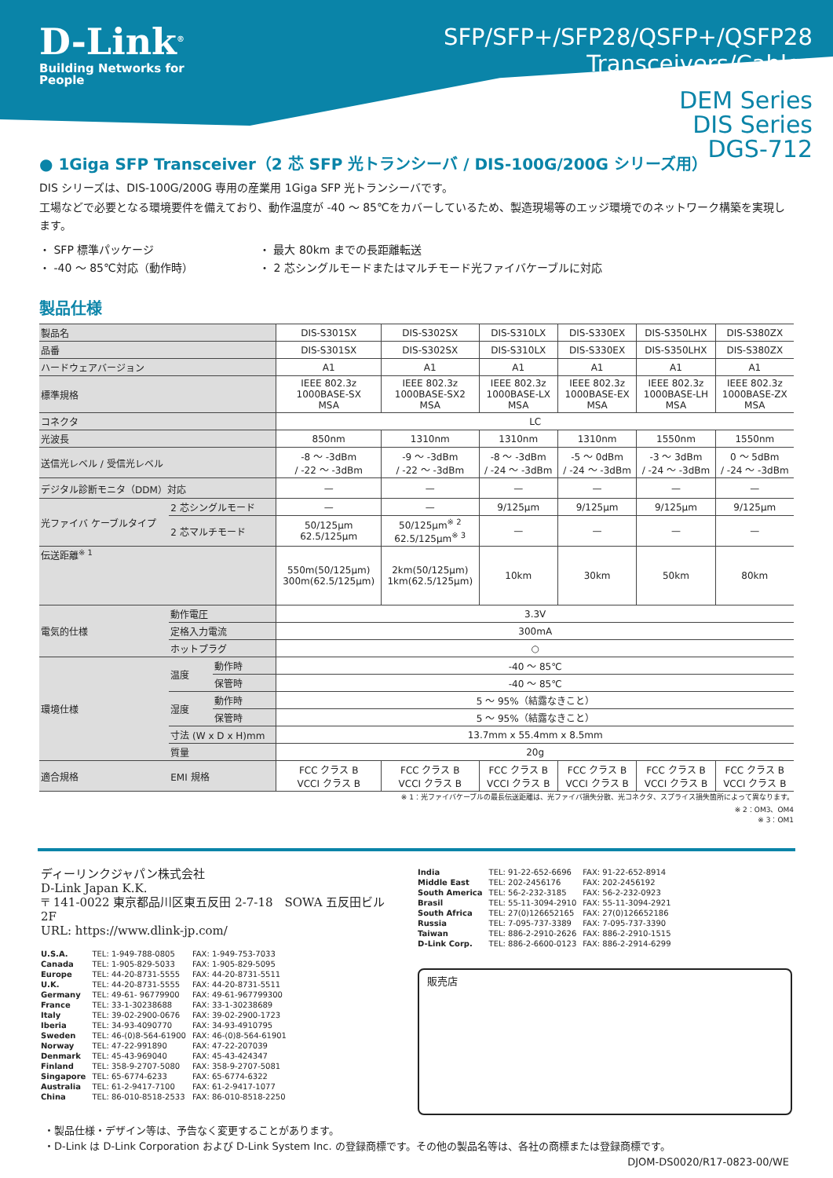D-Link<sup>®</sup>
Building Networks for People
SFP/SFP+/SFP28/QSFP+/QSFP28 Transceivers/Cables
DEM Series
DIS Series
DGS-712
● 1Giga SFP Transceiver（2 芯 SFP 光トランシーバ / DIS-100G/200G シリーズ用）
DIS シリーズは、DIS-100G/200G 専用の産業用 1Giga SFP 光トランシーバです。
工場などで必要となる環境要件を備えており、動作温度が -40 ～ 85℃をカバーしているため、製造現場等のエッジ環境でのネットワーク構築を実現します。
・ SFP 標準パッケージ
・ -40 ～ 85℃対応（動作時）
・ 最大 80km までの長距離転送
・ 2 芯シングルモードまたはマルチモード光ファイバケーブルに対応
製品仕様
| 製品名 | | | DIS-S301SX | DIS-S302SX | DIS-S310LX | DIS-S330EX | DIS-S350LHX | DIS-S380ZX |
| 品番 | | | DIS-S301SX | DIS-S302SX | DIS-S310LX | DIS-S330EX | DIS-S350LHX | DIS-S380ZX |
| ハードウェアバージョン | | | A1 | A1 | A1 | A1 | A1 | A1 |
| 標準規格 | | | IEEE 802.3z 1000BASE-SX MSA | IEEE 802.3z 1000BASE-SX2 MSA | IEEE 802.3z 1000BASE-LX MSA | IEEE 802.3z 1000BASE-EX MSA | IEEE 802.3z 1000BASE-LH MSA | IEEE 802.3z 1000BASE-ZX MSA |
| コネクタ | | | LC | | | | | |
| 光波長 | | | 850nm | 1310nm | 1310nm | 1310nm | 1550nm | 1550nm |
| 送信光レベル / 受信光レベル | | | -8 ～ -3dBm / -22 ～ -3dBm | -9 ～ -3dBm / -22 ～ -3dBm | -8 ～ -3dBm / -24 ～ -3dBm | -5 ～ 0dBm / -24 ～ -3dBm | -3 ～ 3dBm / -24 ～ -3dBm | 0 ～ 5dBm / -24 ～ -3dBm |
| デジタル診断モニタ（DDM）対応 | | | — | — | — | — | — | — |
| 光ファイバ ケーブルタイプ | 2 芯シングルモード | | — | — | 9/125µm | 9/125µm | 9/125µm | 9/125µm |
| | 2 芯マルチモード | | 50/125µm 62.5/125µm | 50/125µm<sup>※ 2</sup> 62.5/125µm<sup>※ 3</sup> | — | — | — | — |
| 伝送距離<sup>※ 1</sup> | | | 550m(50/125µm) 300m(62.5/125µm) | 2km(50/125µm) 1km(62.5/125µm) | 10km | 30km | 50km | 80km |
| 電気的仕様 | 動作電圧 | | 3.3V | | | | | |
| | 定格入力電流 | | 300mA | | | | | |
| | ホットプラグ | | ○ | | | | | |
| 環境仕様 | 温度 | 動作時 | -40 ～ 85℃ | | | | | |
| | | 保管時 | -40 ～ 85℃ | | | | | |
| | 湿度 | 動作時 | 5 ～ 95%（結露なきこと） | | | | | |
| | | 保管時 | 5 ～ 95%（結露なきこと） | | | | | |
| | 寸法 (W x D x H)mm | | 13.7mm x 55.4mm x 8.5mm | | | | | |
| | 質量 | | 20g | | | | | |
| 適合規格 | EMI 規格 | | FCC クラス B VCCI クラス B | FCC クラス B VCCI クラス B | FCC クラス B VCCI クラス B | FCC クラス B VCCI クラス B | FCC クラス B VCCI クラス B | FCC クラス B VCCI クラス B |
※ 1：光ファイバケーブルの最長伝送距離は、光ファイバ損失分散、光コネクタ、スプライス損失箇所によって異なります。
※ 2：OM3、OM4
※ 3：OM1
ディーリンクジャパン株式会社
D-Link Japan K.K.
〒 141-0022 東京都品川区東五反田 2-7-18　SOWA 五反田ビル 2F
URL: https://www.dlink-jp.com/
| U.S.A. | TEL: 1-949-788-0805 | FAX: 1-949-753-7033 |
| Canada | TEL: 1-905-829-5033 | FAX: 1-905-829-5095 |
| Europe | TEL: 44-20-8731-5555 | FAX: 44-20-8731-5511 |
| U.K. | TEL: 44-20-8731-5555 | FAX: 44-20-8731-5511 |
| Germany | TEL: 49-61- 96779900 | FAX: 49-61-967799300 |
| France | TEL: 33-1-30238688 | FAX: 33-1-30238689 |
| Italy | TEL: 39-02-2900-0676 | FAX: 39-02-2900-1723 |
| Iberia | TEL: 34-93-4090770 | FAX: 34-93-4910795 |
| Sweden | TEL: 46-(0)8-564-61900 | FAX: 46-(0)8-564-61901 |
| Norway | TEL: 47-22-991890 | FAX: 47-22-207039 |
| Denmark | TEL: 45-43-969040 | FAX: 45-43-424347 |
| Finland | TEL: 358-9-2707-5080 | FAX: 358-9-2707-5081 |
| Singapore | TEL: 65-6774-6233 | FAX: 65-6774-6322 |
| Australia | TEL: 61-2-9417-7100 | FAX: 61-2-9417-1077 |
| China | TEL: 86-010-8518-2533 | FAX: 86-010-8518-2250 |
| India | TEL: 91-22-652-6696 | FAX: 91-22-652-8914 |
| Middle East | TEL: 202-2456176 | FAX: 202-2456192 |
| South America | TEL: 56-2-232-3185 | FAX: 56-2-232-0923 |
| Brasil | TEL: 55-11-3094-2910 | FAX: 55-11-3094-2921 |
| South Africa | TEL: 27(0)126652165 | FAX: 27(0)126652186 |
| Russia | TEL: 7-095-737-3389 | FAX: 7-095-737-3390 |
| Taiwan | TEL: 886-2-2910-2626 | FAX: 886-2-2910-1515 |
| D-Link Corp. | TEL: 886-2-6600-0123 | FAX: 886-2-2914-6299 |
販売店
・製品仕様・デザイン等は、予告なく変更することがあります。
・D-Link は D-Link Corporation および D-Link System Inc. の登録商標です。その他の製品名等は、各社の商標または登録商標です。
DJOM-DS0020/R17-0823-00/WE